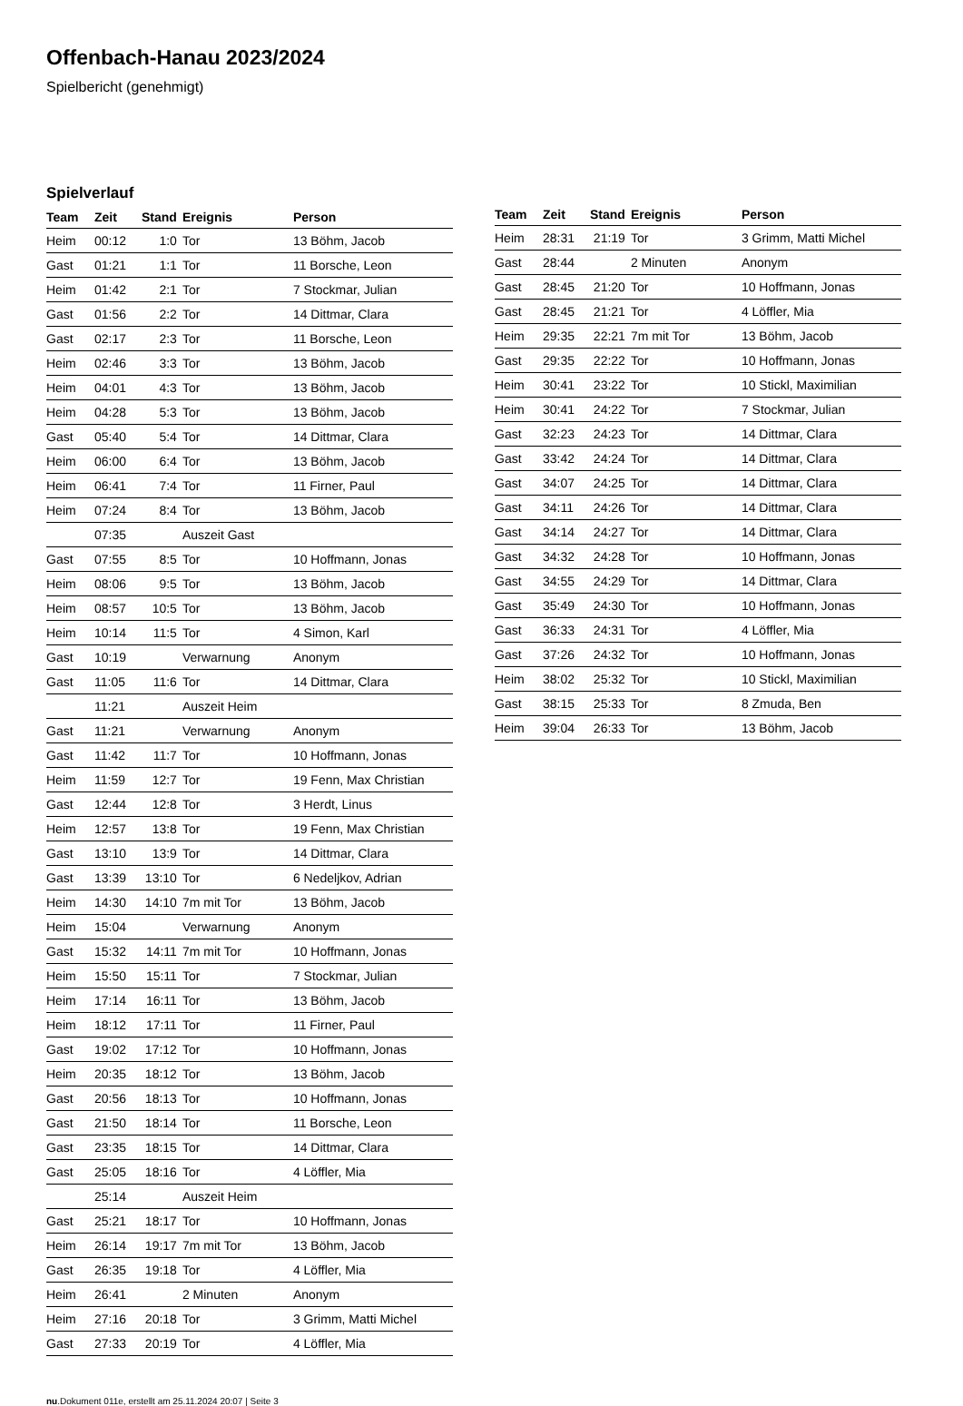Offenbach-Hanau 2023/2024
Spielbericht (genehmigt)
Spielverlauf
| Team | Zeit | Stand | Ereignis | Person |
| --- | --- | --- | --- | --- |
| Heim | 00:12 | 1:0 | Tor | 13 Böhm, Jacob |
| Gast | 01:21 | 1:1 | Tor | 11 Borsche, Leon |
| Heim | 01:42 | 2:1 | Tor | 7 Stockmar, Julian |
| Gast | 01:56 | 2:2 | Tor | 14 Dittmar, Clara |
| Gast | 02:17 | 2:3 | Tor | 11 Borsche, Leon |
| Heim | 02:46 | 3:3 | Tor | 13 Böhm, Jacob |
| Heim | 04:01 | 4:3 | Tor | 13 Böhm, Jacob |
| Heim | 04:28 | 5:3 | Tor | 13 Böhm, Jacob |
| Gast | 05:40 | 5:4 | Tor | 14 Dittmar, Clara |
| Heim | 06:00 | 6:4 | Tor | 13 Böhm, Jacob |
| Heim | 06:41 | 7:4 | Tor | 11 Firner, Paul |
| Heim | 07:24 | 8:4 | Tor | 13 Böhm, Jacob |
| | 07:35 | | Auszeit Gast | |
| Gast | 07:55 | 8:5 | Tor | 10 Hoffmann, Jonas |
| Heim | 08:06 | 9:5 | Tor | 13 Böhm, Jacob |
| Heim | 08:57 | 10:5 | Tor | 13 Böhm, Jacob |
| Heim | 10:14 | 11:5 | Tor | 4 Simon, Karl |
| Gast | 10:19 | | Verwarnung | Anonym |
| Gast | 11:05 | 11:6 | Tor | 14 Dittmar, Clara |
| | 11:21 | | Auszeit Heim | |
| Gast | 11:21 | | Verwarnung | Anonym |
| Gast | 11:42 | 11:7 | Tor | 10 Hoffmann, Jonas |
| Heim | 11:59 | 12:7 | Tor | 19 Fenn, Max Christian |
| Gast | 12:44 | 12:8 | Tor | 3 Herdt, Linus |
| Heim | 12:57 | 13:8 | Tor | 19 Fenn, Max Christian |
| Gast | 13:10 | 13:9 | Tor | 14 Dittmar, Clara |
| Gast | 13:39 | 13:10 | Tor | 6 Nedeljkov, Adrian |
| Heim | 14:30 | 14:10 | 7m mit Tor | 13 Böhm, Jacob |
| Heim | 15:04 | | Verwarnung | Anonym |
| Gast | 15:32 | 14:11 | 7m mit Tor | 10 Hoffmann, Jonas |
| Heim | 15:50 | 15:11 | Tor | 7 Stockmar, Julian |
| Heim | 17:14 | 16:11 | Tor | 13 Böhm, Jacob |
| Heim | 18:12 | 17:11 | Tor | 11 Firner, Paul |
| Gast | 19:02 | 17:12 | Tor | 10 Hoffmann, Jonas |
| Heim | 20:35 | 18:12 | Tor | 13 Böhm, Jacob |
| Gast | 20:56 | 18:13 | Tor | 10 Hoffmann, Jonas |
| Gast | 21:50 | 18:14 | Tor | 11 Borsche, Leon |
| Gast | 23:35 | 18:15 | Tor | 14 Dittmar, Clara |
| Gast | 25:05 | 18:16 | Tor | 4 Löffler, Mia |
| | 25:14 | | Auszeit Heim | |
| Gast | 25:21 | 18:17 | Tor | 10 Hoffmann, Jonas |
| Heim | 26:14 | 19:17 | 7m mit Tor | 13 Böhm, Jacob |
| Gast | 26:35 | 19:18 | Tor | 4 Löffler, Mia |
| Heim | 26:41 | | 2 Minuten | Anonym |
| Heim | 27:16 | 20:18 | Tor | 3 Grimm, Matti Michel |
| Gast | 27:33 | 20:19 | Tor | 4 Löffler, Mia |
| Team | Zeit | Stand | Ereignis | Person |
| --- | --- | --- | --- | --- |
| Heim | 28:31 | 21:19 | Tor | 3 Grimm, Matti Michel |
| Gast | 28:44 | | 2 Minuten | Anonym |
| Gast | 28:45 | 21:20 | Tor | 10 Hoffmann, Jonas |
| Gast | 28:45 | 21:21 | Tor | 4 Löffler, Mia |
| Heim | 29:35 | 22:21 | 7m mit Tor | 13 Böhm, Jacob |
| Gast | 29:35 | 22:22 | Tor | 10 Hoffmann, Jonas |
| Heim | 30:41 | 23:22 | Tor | 10 Stickl, Maximilian |
| Heim | 30:41 | 24:22 | Tor | 7 Stockmar, Julian |
| Gast | 32:23 | 24:23 | Tor | 14 Dittmar, Clara |
| Gast | 33:42 | 24:24 | Tor | 14 Dittmar, Clara |
| Gast | 34:07 | 24:25 | Tor | 14 Dittmar, Clara |
| Gast | 34:11 | 24:26 | Tor | 14 Dittmar, Clara |
| Gast | 34:14 | 24:27 | Tor | 14 Dittmar, Clara |
| Gast | 34:32 | 24:28 | Tor | 10 Hoffmann, Jonas |
| Gast | 34:55 | 24:29 | Tor | 14 Dittmar, Clara |
| Gast | 35:49 | 24:30 | Tor | 10 Hoffmann, Jonas |
| Gast | 36:33 | 24:31 | Tor | 4 Löffler, Mia |
| Gast | 37:26 | 24:32 | Tor | 10 Hoffmann, Jonas |
| Heim | 38:02 | 25:32 | Tor | 10 Stickl, Maximilian |
| Gast | 38:15 | 25:33 | Tor | 8 Zmuda, Ben |
| Heim | 39:04 | 26:33 | Tor | 13 Böhm, Jacob |
nu.Dokument 011e, erstellt am 25.11.2024 20:07 | Seite 3